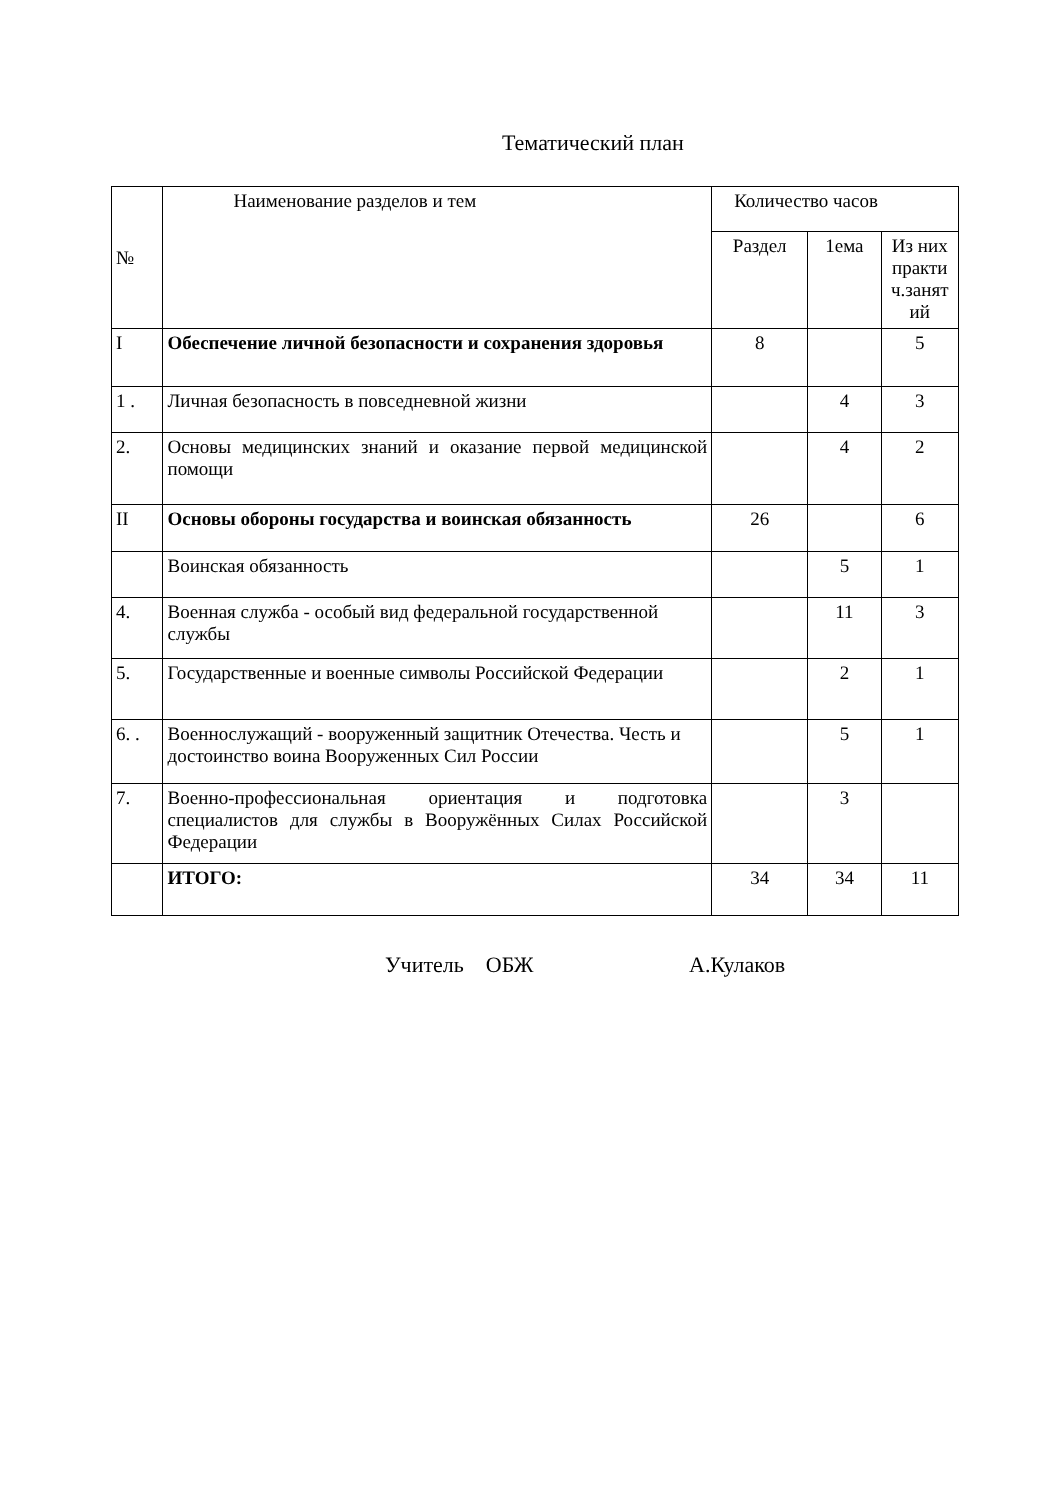Тематический план
| № | Наименование разделов и тем | Количество часов | | |
| --- | --- | --- | --- | --- |
| | | Раздел | 1ема | Из них практи ч.занят ий |
| I | Обеспечение личной безопасности и сохранения здоровья | 8 | | 5 |
| 1 . | Личная безопасность в повседневной жизни | | 4 | 3 |
| 2. | Основы медицинских знаний и оказание первой медицинской помощи | | 4 | 2 |
| II | Основы обороны государства и воинская обязанность | 26 | | 6 |
| | Воинская обязанность | | 5 | 1 |
| 4. | Военная служба - особый вид федеральной государственной службы | | 11 | 3 |
| 5. | Государственные и военные символы Российской Федерации | | 2 | 1 |
| 6. . | Военнослужащий - вооруженный защитник Отечества. Честь и достоинство воина Вооруженных Сил России | | 5 | 1 |
| 7. | Военно-профессиональная ориентация и подготовка специалистов для службы в Вооружённых Силах Российской Федерации | | 3 | |
| | ИТОГО: | 34 | 34 | 11 |
Учитель ОБЖ А.Кулаков